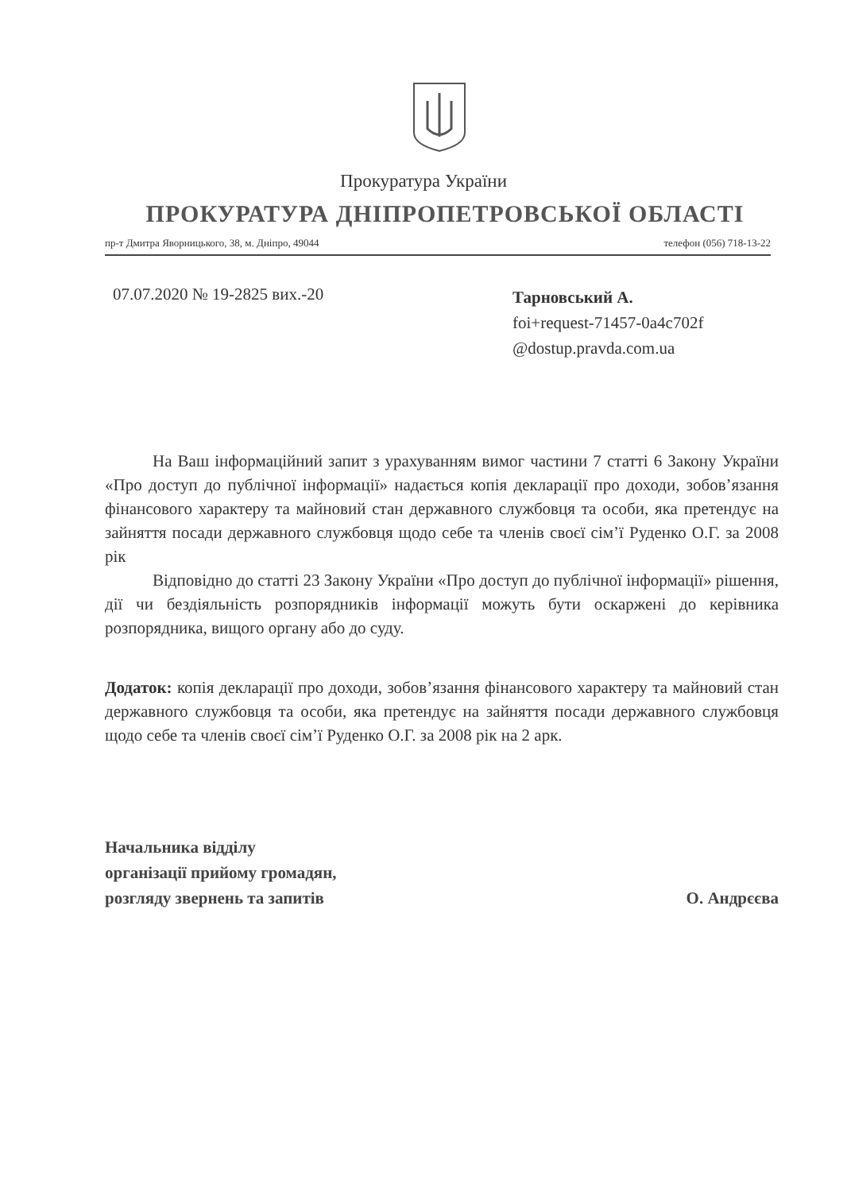Прокуратура України
ПРОКУРАТУРА ДНІПРОПЕТРОВСЬКОЇ ОБЛАСТІ
пр-т Дмитра Яворницького, 38, м. Дніпро, 49044 телефон (056) 718-13-22
07.07.2020 № 19-2825 вих.-20
Тарновський А.
foi+request-71457-0a4c702f
@dostup.pravda.com.ua
На Ваш інформаційний запит з урахуванням вимог частини 7 статті 6 Закону України «Про доступ до публічної інформації» надається копія декларації про доходи, зобов’язання фінансового характеру та майновий стан державного службовця та особи, яка претендує на зайняття посади державного службовця щодо себе та членів своєї сім’ї Руденко О.Г. за 2008 рік
Відповідно до статті 23 Закону України «Про доступ до публічної інформації» рішення, дії чи бездіяльність розпорядників інформації можуть бути оскаржені до керівника розпорядника, вищого органу або до суду.
Додаток: копія декларації про доходи, зобов’язання фінансового характеру та майновий стан державного службовця та особи, яка претендує на зайняття посади державного службовця щодо себе та членів своєї сім’ї Руденко О.Г. за 2008 рік на 2 арк.
Начальника відділу
організації прийому громадян,
розгляду звернень та запитів
О. Андрєєва